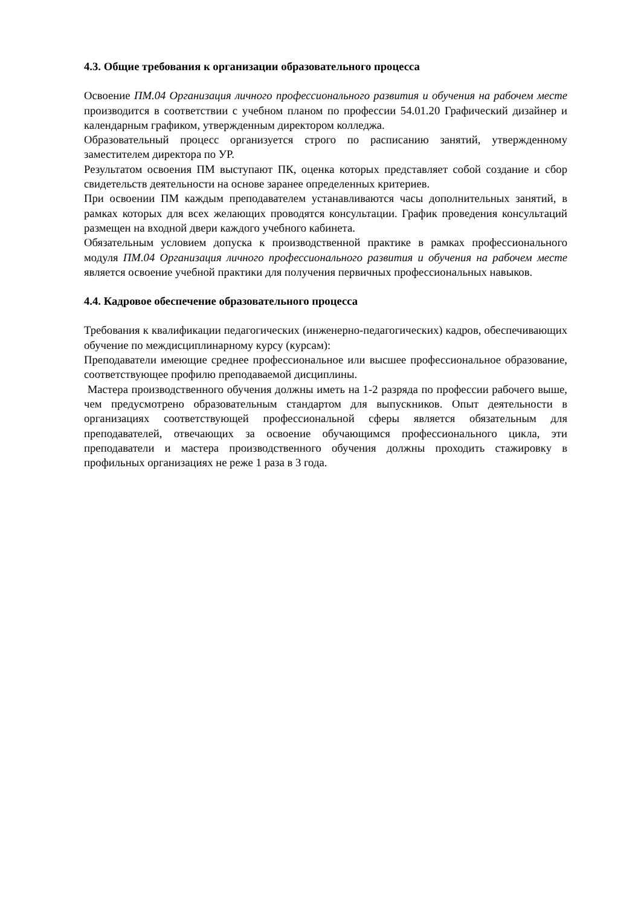4.3. Общие требования к организации образовательного процесса
Освоение ПМ.04 Организация личного профессионального развития и обучения на рабочем месте производится в соответствии с учебном планом по профессии 54.01.20 Графический дизайнер и календарным графиком, утвержденным директором колледжа.
Образовательный процесс организуется строго по расписанию занятий, утвержденному заместителем директора по УР.
Результатом освоения ПМ выступают ПК, оценка которых представляет собой создание и сбор свидетельств деятельности на основе заранее определенных критериев.
При освоении ПМ каждым преподавателем устанавливаются часы дополнительных занятий, в рамках которых для всех желающих проводятся консультации. График проведения консультаций размещен на входной двери каждого учебного кабинета.
Обязательным условием допуска к производственной практике в рамках профессионального модуля ПМ.04 Организация личного профессионального развития и обучения на рабочем месте является освоение учебной практики для получения первичных профессиональных навыков.
4.4. Кадровое обеспечение образовательного процесса
Требования к квалификации педагогических (инженерно-педагогических) кадров, обеспечивающих обучение по междисциплинарному курсу (курсам):
Преподаватели имеющие среднее профессиональное или высшее профессиональное образование, соответствующее профилю преподаваемой дисциплины.
Мастера производственного обучения должны иметь на 1-2 разряда по профессии рабочего выше, чем предусмотрено образовательным стандартом для выпускников. Опыт деятельности в организациях соответствующей профессиональной сферы является обязательным для преподавателей, отвечающих за освоение обучающимся профессионального цикла, эти преподаватели и мастера производственного обучения должны проходить стажировку в профильных организациях не реже 1 раза в 3 года.